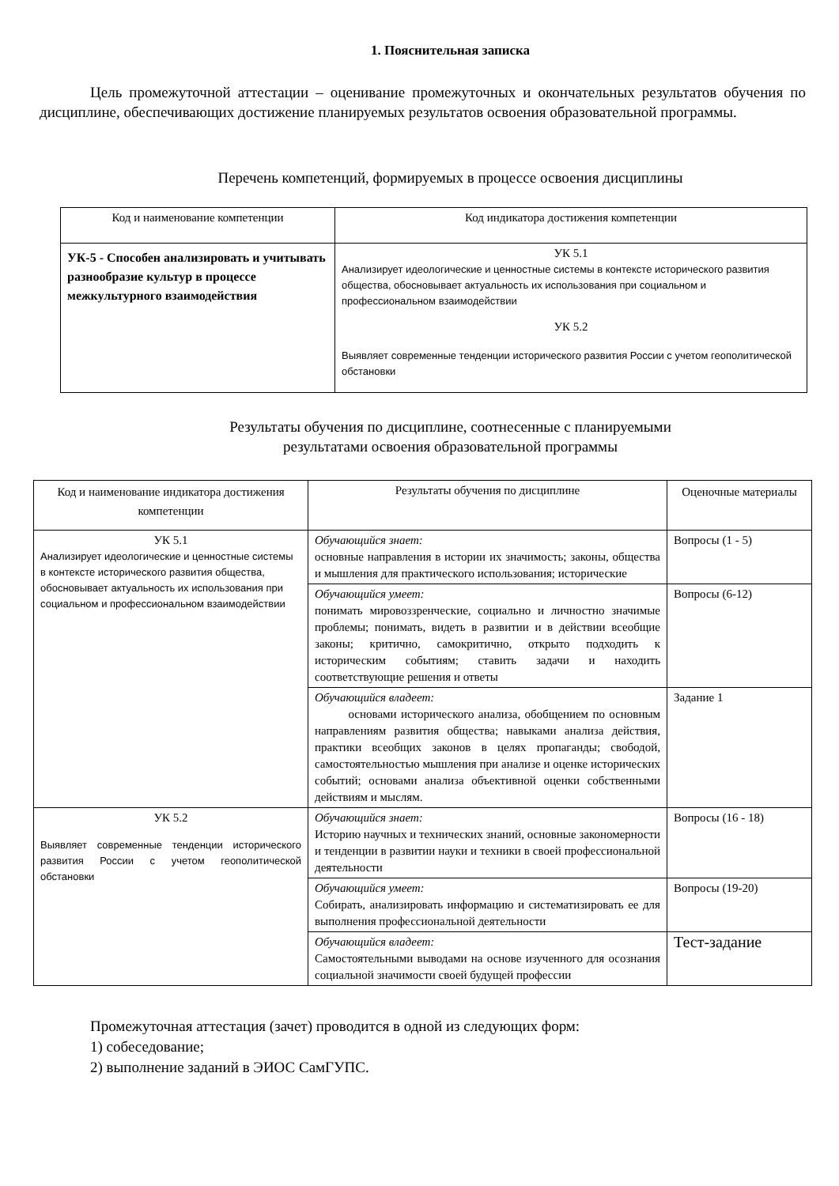1. Пояснительная записка
Цель промежуточной аттестации – оценивание промежуточных и окончательных результатов обучения по дисциплине, обеспечивающих достижение планируемых результатов освоения образовательной программы.
Перечень компетенций, формируемых в процессе освоения дисциплины
| Код и наименование компетенции | Код индикатора достижения компетенции |
| УК-5 - Способен анализировать и учитывать разнообразие культур в процессе межкультурного взаимодействия | УК 5.1 Анализирует идеологические и ценностные системы в контексте исторического развития общества, обосновывает актуальность их использования при социальном и профессиональном взаимодействии УК 5.2 Выявляет современные тенденции исторического развития России с учетом геополитической обстановки |
Результаты обучения по дисциплине, соотнесенные с планируемыми
результатами освоения образовательной программы
| Код и наименование индикатора достижения компетенции | Результаты обучения по дисциплине | Оценочные материалы |
| УК 5.1 Анализирует идеологические и ценностные системы в контексте исторического развития общества, обосновывает актуальность их использования при социальном и профессиональном взаимодействии | Обучающийся знает: основные направления в истории их значимость; законы, общества и мышления для практического использования; исторические | Вопросы (1 - 5) |
| | Обучающийся умеет: понимать мировоззренческие, социально и личностно значимые проблемы; понимать, видеть в развитии и в действии всеобщие законы; критично, самокритично, открыто подходить к историческим событиям; ставить задачи и находить соответствующие решения и ответы | Вопросы (6-12) |
| | Обучающийся владеет: основами исторического анализа, обобщением по основным направлениям развития общества; навыками анализа действия, практики всеобщих законов в целях пропаганды; свободой, самостоятельностью мышления при анализе и оценке исторических событий; основами анализа объективной оценки собственными действиям и мыслям. | Задание 1 |
| УК 5.2 Выявляет современные тенденции исторического развития России с учетом геополитической обстановки | Обучающийся знает: Историю научных и технических знаний, основные закономерности и тенденции в развитии науки и техники в своей профессиональной деятельности | Вопросы (16 - 18) |
| | Обучающийся умеет: Собирать, анализировать информацию и систематизировать ее для выполнения профессиональной деятельности | Вопросы (19-20) |
| | Обучающийся владеет: Самостоятельными выводами на основе изученного для осознания социальной значимости своей будущей профессии | Тест-задание |
Промежуточная аттестация (зачет) проводится в одной из следующих форм:
1) собеседование;
2) выполнение заданий в ЭИОС СамГУПС.